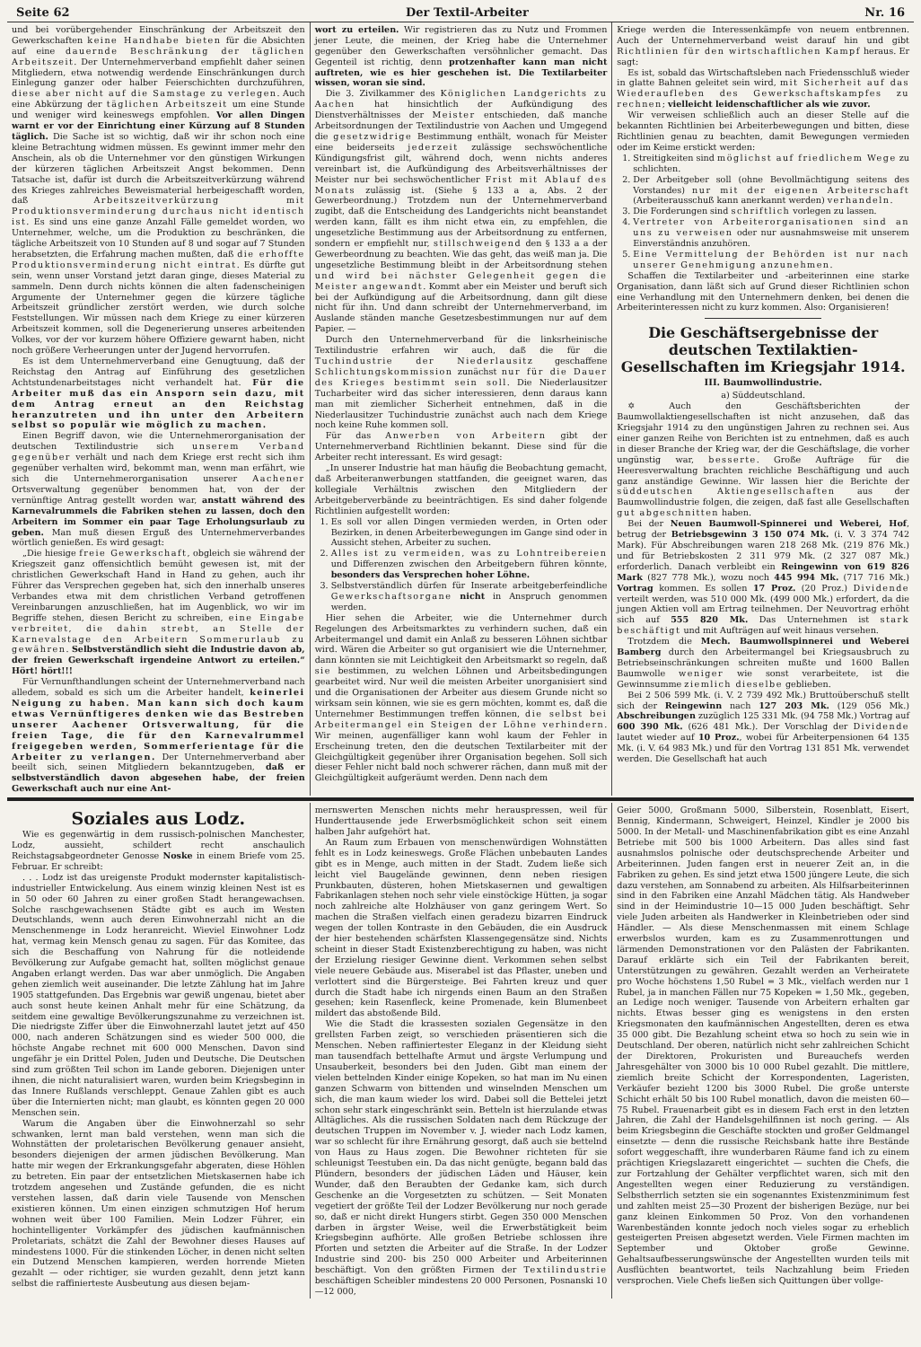Seite 62 Der Textil-Arbeiter Nr. 16
und bei vorübergehender Einschränkung der Arbeitszeit den Gewerkschaften keine Handhabe bieten für die Absichten auf eine dauernde Beschränkung der täglichen Arbeitszeit. Der Unternehmerverband empfiehlt daher seinen Mitgliedern, etwa notwendig werdende Einschränkungen durch Einlegung ganzer oder halber Feierschichten durchzuführen, diese aber nicht auf die Samstage zu verlegen. Auch eine Abkürzung der täglichen Arbeitszeit um eine Stunde und weniger wird keineswegs empfohlen. Vor allen Dingen warnt er vor der Einrichtung einer Kürzung auf 8 Stunden täglich. Die Sache ist so wichtig, daß wir ihr schon noch eine kleine Betrachtung widmen müssen. Es gewinnt immer mehr den Anschein, als ob die Unternehmer vor den günstigen Wirkungen der kürzeren täglichen Arbeitszeit Angst bekommen. Denn Tatsache ist, dafür ist durch die Arbeitszeitverkürzung während des Krieges zahlreiches Beweismaterial herbeigeschafft worden, daß Arbeitszeitverkürzung mit Produktionsverminderung durchaus nicht identisch ist. Es sind uns eine ganze Anzahl Fälle gemeldet worden, wo Unternehmer, welche, um die Produktion zu beschränken, die tägliche Arbeitszeit von 10 Stunden auf 8 und sogar auf 7 Stunden herabsetzten, die Erfahrung machen mußten, daß die erhoffte Produktionsverminderung nicht eintrat. Es dürfte gut sein, wenn unser Vorstand jetzt daran ginge, dieses Material zu sammeln. Denn durch nichts können die alten fadenscheinigen Argumente der Unternehmer gegen die kürzere tägliche Arbeitszeit gründlicher zerstört werden, wie durch solche Feststellungen. Wir müssen nach dem Kriege zu einer kürzeren Arbeitszeit kommen, soll die Degenerierung unseres arbeitenden Volkes, vor der vor kurzem höhere Offiziere gewarnt haben, nicht noch größere Verheerungen unter der Jugend hervorrufen.
Es ist dem Unternehmerverband eine Genugtuung, daß der Reichstag den Antrag auf Einführung des gesetzlichen Achtstundenarbeitstages nicht verhandelt hat. Für die Arbeiter muß das ein Ansporn sein dazu, mit dem Antrag erneut an den Reichstag heranzutreten und ihn unter den Arbeitern selbst so populär wie möglich zu machen.
Einen Begriff davon, wie die Unternehmerorganisation der deutschen Textilindustrie sich unserem Verband gegenüber verhält und nach dem Kriege erst recht sich ihm gegenüber verhalten wird, bekommt man, wenn man erfährt, wie sich die Unternehmerorganisation unserer Aachener Ortsverwaltung gegenüber benommen hat, von der der vernünftige Antrag gestellt worden war, anstatt während des Karnevalrummels die Fabriken stehen zu lassen, doch den Arbeitern im Sommer ein paar Tage Erholungsurlaub zu geben. Man muß diesen Erguß des Unternehmerverbandes wörtlich genießen. Es wird gesagt:
„Die hiesige freie Gewerkschaft, obgleich sie während der Kriegszeit ganz offensichtlich bemüht gewesen ist, mit der christlichen Gewerkschaft Hand in Hand zu gehen, auch ihr Führer das Versprechen gegeben hat, sich den innerhalb unseres Verbandes etwa mit dem christlichen Verband getroffenen Vereinbarungen anzuschließen, hat im Augenblick, wo wir im Begriffe stehen, diesen Bericht zu schreiben, eine Eingabe verbreitet, die dahin strebt, an Stelle der Karnevalstage den Arbeitern Sommerurlaub zu gewähren. Selbstverständlich sieht die Industrie davon ab, der freien Gewerkschaft irgendeine Antwort zu erteilen.“ Hört! hört!!!
Für Vernunfthandlungen scheint der Unternehmerverband nach alledem, sobald es sich um die Arbeiter handelt, keinerlei Neigung zu haben. Man kann sich doch kaum etwas Vernünftigeres denken wie das Bestreben unserer Aachener Ortsverwaltung, für die freien Tage, die für den Karnevalrummel freigegeben werden, Sommerferientage für die Arbeiter zu verlangen. Der Unternehmerverband aber beeilt sich, seinen Mitgliedern bekanntzugeben, daß er selbstverständlich davon abgesehen habe, der freien Gewerkschaft auch nur eine Ant-
wort zu erteilen. Wir registrieren das zu Nutz und Frommen jener Leute, die meinen, der Krieg habe die Unternehmer gegenüber den Gewerkschaften versöhnlicher gemacht. Das Gegenteil ist richtig, denn protzenhafter kann man nicht auftreten, wie es hier geschehen ist. Die Textilarbeiter wissen, woran sie sind.
Die 3. Zivilkammer des Königlichen Landgerichts zu Aachen hat hinsichtlich der Aufkündigung des Dienstverhältnisses der Meister entschieden, daß manche Arbeitsordnungen der Textilindustrie von Aachen und Umgegend die gesetzwidrige Bestimmung enthält, wonach für Meister eine beiderseits jederzeit zulässige sechswöchentliche Kündigungsfrist gilt, während doch, wenn nichts anderes vereinbart ist, die Aufkündigung des Arbeitsverhältnisses der Meister nur bei sechswöchentlicher Frist mit Ablauf des Monats zulässig ist. (Siehe § 133 a a, Abs. 2 der Gewerbeordnung.) Trotzdem nun der Unternehmerverband zugibt, daß die Entscheidung des Landgerichts nicht beanstandet werden kann, fällt es ihm nicht etwa ein, zu empfehlen, die ungesetzliche Bestimmung aus der Arbeitsordnung zu entfernen, sondern er empfiehlt nur, stillschweigend den § 133 a a der Gewerbeordnung zu beachten. Wie das geht, das weiß man ja. Die ungesetzliche Bestimmung bleibt in der Arbeitsordnung stehen und wird bei nächster Gelegenheit gegen die Meister angewandt. Kommt aber ein Meister und beruft sich bei der Aufkündigung auf die Arbeitsordnung, dann gilt diese nicht für ihn. Und dann schreibt der Unternehmerverband, im Auslande ständen manche Gesetzesbestimmungen nur auf dem Papier. —
Durch den Unternehmerverband für die linksrheinische Textilindustrie erfahren wir auch, daß die für die Tuchindustrie der Niederlausitz geschaffene Schlichtungskommission zunächst nur für die Dauer des Krieges bestimmt sein soll. Die Niederlausitzer Tucharbeiter wird das sicher interessieren, denn daraus kann man mit ziemlicher Sicherheit entnehmen, daß in die Niederlausitzer Tuchindustrie zunächst auch nach dem Kriege noch keine Ruhe kommen soll.
Für das Anwerben von Arbeitern gibt der Unternehmerverband Richtlinien bekannt. Diese sind für die Arbeiter recht interessant. Es wird gesagt:
„In unserer Industrie hat man häufig die Beobachtung gemacht, daß Arbeiteranwerbungen stattfanden, die geeignet waren, das kollegiale Verhältnis zwischen den Mitgliedern der Arbeitgeberverbände zu beeinträchtigen. Es sind daher folgende Richtlinien aufgestellt worden:
1. Es soll vor allen Dingen vermieden werden, in Orten oder Bezirken, in denen Arbeiterbewegungen im Gange sind oder in Aussicht stehen, Arbeiter zu suchen.
2. Alles ist zu vermeiden, was zu Lohntreibereien und Differenzen zwischen den Arbeitgebern führen könnte, besonders das Versprechen hoher Löhne.
3. Selbstverständlich dürfen für Inserate arbeitgeberfeindliche Gewerkschaftsorgane nicht in Anspruch genommen werden.
Hier sehen die Arbeiter, wie die Unternehmer durch Regelungen des Arbeitsmarktes zu verhindern suchen, daß ein Arbeitermangel und damit ein Anlaß zu besseren Löhnen sichtbar wird. Wären die Arbeiter so gut organisiert wie die Unternehmer, dann könnten sie mit Leichtigkeit den Arbeitsmarkt so regeln, daß sie bestimmen, zu welchen Löhnen und Arbeitsbedingungen gearbeitet wird. Nur weil die meisten Arbeiter unorganisiert sind und die Organisationen der Arbeiter aus diesem Grunde nicht so wirksam sein können, wie sie es gern möchten, kommt es, daß die Unternehmer Bestimmungen treffen können, die selbst bei Arbeitermangel ein Steigen der Löhne verhindern. Wir meinen, augenfälliger kann wohl kaum der Fehler in Erscheinung treten, den die deutschen Textilarbeiter mit der Gleichgültigkeit gegenüber ihrer Organisation begehen. Soll sich dieser Fehler nicht bald noch schwerer rächen, dann muß mit der Gleichgültigkeit aufgeräumt werden. Denn nach dem
Kriege werden die Interessenkämpfe von neuem entbrennen. Auch der Unternehmerverband weist darauf hin und gibt Richtlinien für den wirtschaftlichen Kampf heraus. Er sagt:
Es ist, sobald das Wirtschaftsleben nach Friedensschluß wieder in glatte Bahnen geleitet sein wird, mit Sicherheit auf das Wiederaufleben des Gewerkschaftskampfes zu rechnen; vielleicht leidenschaftlicher als wie zuvor.
Wir verweisen schließlich auch an dieser Stelle auf die bekannten Richtlinien bei Arbeiterbewegungen und bitten, diese Richtlinien genau zu beachten, damit Bewegungen vermieden oder im Keime erstickt werden:
1. Streitigkeiten sind möglichst auf friedlichem Wege zu schlichten.
2. Der Arbeitgeber soll (ohne Bevollmächtigung seitens des Vorstandes) nur mit der eigenen Arbeiterschaft (Arbeiterausschuß kann anerkannt werden) verhandeln.
3. Die Forderungen sind schriftlich vorlegen zu lassen.
4. Vertreter von Arbeiterorganisationen sind an uns zu verweisen oder nur ausnahmsweise mit unserem Einverständnis anzuhören.
5. Eine Vermittelung der Behörden ist nur nach unserer Genehmigung anzunehmen.
Schaffen die Textilarbeiter und -arbeiterinnen eine starke Organisation, dann läßt sich auf Grund dieser Richtlinien schon eine Verhandlung mit den Unternehmern denken, bei denen die Arbeiterinteressen nicht zu kurz kommen. Also: Organisieren!
Die Geschäftsergebnisse der deutschen Textilaktien-Gesellschaften im Kriegsjahr 1914.
III. Baumwollindustrie.
a) Süddeutschland.
✡ Auch den Geschäftsberichten der Baumwollaktiengesellschaften ist nicht anzusehen, daß das Kriegsjahr 1914 zu den ungünstigen Jahren zu rechnen sei. Aus einer ganzen Reihe von Berichten ist zu entnehmen, daß es auch in dieser Branche der Krieg war, der die Geschäftslage, die vorher ungünstig war, besserte. Große Aufträge für die Heeresverwaltung brachten reichliche Beschäftigung und auch ganz anständige Gewinne. Wir lassen hier die Berichte der süddeutschen Aktiengesellschaften aus der Baumwollindustrie folgen, die zeigen, daß fast alle Gesellschaften gut abgeschnitten haben.
Bei der Neuen Baumwoll-Spinnerei und Weberei, Hof, betrug der Betriebsgewinn 3 150 074 Mk. (i. V. 3 374 742 Mark). Für Abschreibungen waren 218 268 Mk. (219 876 Mk.) und für Betriebskosten 2 311 979 Mk. (2 327 087 Mk.) erforderlich. Danach verbleibt ein Reingewinn von 619 826 Mark (827 778 Mk.), wozu noch 445 994 Mk. (717 716 Mk.) Vortrag kommen. Es sollen 17 Proz. (20 Proz.) Dividende verteilt werden, was 510 000 Mk. (499 000 Mk.) erfordert, da die jungen Aktien voll am Ertrag teilnehmen. Der Neuvortrag erhöht sich auf 555 820 Mk. Das Unternehmen ist stark beschäftigt und mit Aufträgen auf weit hinaus versehen.
Trotzdem die Mech. Baumwollspinnerei und Weberei Bamberg durch den Arbeitermangel bei Kriegsausbruch zu Betriebseinschränkungen schreiten mußte und 1600 Ballen Baumwolle weniger wie sonst verarbeitete, ist die Gewinnsumme ziemlich dieselbe geblieben.
Bei 2 506 599 Mk. (i. V. 2 739 492 Mk.) Bruttoüberschuß stellt sich der Reingewinn nach 127 203 Mk. (129 056 Mk.) Abschreibungen zuzüglich 125 331 Mk. (94 758 Mk.) Vortrag auf 600 390 Mk. (626 481 Mk.). Der Vorschlag der Dividende lautet wieder auf 10 Proz., wobei für Arbeiterpensionen 64 135 Mk. (i. V. 64 983 Mk.) und für den Vortrag 131 851 Mk. verwendet werden. Die Gesellschaft hat auch
Soziales aus Lodz.
Wie es gegenwärtig in dem russisch-polnischen Manchester, Lodz, aussieht, schildert recht anschaulich Reichstagsabgeordneter Genosse Noske in einem Briefe vom 25. Februar. Er schreibt:
. . . Lodz ist das ureigenste Produkt modernster kapitalistisch-industrieller Entwickelung. Aus einem winzig kleinen Nest ist es in 50 oder 60 Jahren zu einer großen Stadt herangewachsen. Solche raschgewachsenen Städte gibt es auch im Westen Deutschlands, wenn auch deren Einwohnerzahl nicht an die Menschenmenge in Lodz heranreicht. Wieviel Einwohner Lodz hat, vermag kein Mensch genau zu sagen. Für das Komitee, das sich die Beschaffung von Nahrung für die notleidende Bevölkerung zur Aufgabe gemacht hat, sollten möglichst genaue Angaben erlangt werden. Das war aber unmöglich. Die Angaben gehen ziemlich weit auseinander. Die letzte Zählung hat im Jahre 1905 stattgefunden. Das Ergebnis war gewiß ungenau, bietet aber auch sonst heute keinen Anhalt mehr für eine Schätzung, da seitdem eine gewaltige Bevölkerungszunahme zu verzeichnen ist. Die niedrigste Ziffer über die Einwohnerzahl lautet jetzt auf 450 000, nach anderen Schätzungen sind es wieder 500 000, die höchste Angabe rechnet mit 600 000 Menschen. Davon sind ungefähr je ein Drittel Polen, Juden und Deutsche. Die Deutschen sind zum größten Teil schon im Lande geboren. Diejenigen unter ihnen, die nicht naturalisiert waren, wurden beim Kriegsbeginn in das Innere Rußlands verschleppt. Genaue Zahlen gibt es auch über die Internierten nicht; man glaubt, es könnten gegen 20 000 Menschen sein.
Warum die Angaben über die Einwohnerzahl so sehr schwanken, lernt man bald verstehen, wenn man sich die Wohnstätten der proletarischen Bevölkerung genauer ansieht, besonders diejenigen der armen jüdischen Bevölkerung. Man hatte mir wegen der Erkrankungsgefahr abgeraten, diese Höhlen zu betreten. Ein paar der entsetzlichen Mietskasernen habe ich trotzdem angesehen und Zustände gefunden, die es nicht verstehen lassen, daß darin viele Tausende von Menschen existieren können. Um einen einzigen schmutzigen Hof herum wohnen weit über 100 Familien. Mein Lodzer Führer, ein hochintelligenter Vorkämpfer des jüdischen kaufmännischen Proletariats, schätzt die Zahl der Bewohner dieses Hauses auf mindestens 1000. Für die stinkenden Löcher, in denen nicht selten ein Dutzend Menschen kampieren, werden horrende Mieten gezahlt — oder richtiger, sie wurden gezahlt, denn jetzt kann selbst die raffinierteste Ausbeutung aus diesen bejam-
mernswerten Menschen nichts mehr herauspressen, weil für Hunderttausende jede Erwerbsmöglichkeit schon seit einem halben Jahr aufgehört hat.
An Raum zum Erbauen von menschenwürdigen Wohnstätten fehlt es in Lodz keineswegs. Große Flächen unbebauten Landes gibt es in Menge, auch mitten in der Stadt. Zudem ließe sich leicht viel Baugelände gewinnen, denn neben riesigen Prunkbauten, düsteren, hohen Mietskasernen und gewaltigen Fabrikanlagen stehen noch sehr viele einstöckige Hütten, ja sogar noch zahlreiche alte Holzhäuser von ganz geringem Wert. So machen die Straßen vielfach einen geradezu bizarren Eindruck wegen der tollen Kontraste in den Gebäuden, die ein Ausdruck der hier bestehenden schärfsten Klassengegensätze sind. Nichts scheint in dieser Stadt Existenzberechtigung zu haben, was nicht der Erzielung riesiger Gewinne dient. Verkommen sehen selbst viele neuere Gebäude aus. Miserabel ist das Pflaster, uneben und verlottert sind die Bürgersteige. Bei Fahrten kreuz und quer durch die Stadt habe ich nirgends einen Baum an den Straßen gesehen; kein Rasenfleck, keine Promenade, kein Blumenbeet mildert das abstoßende Bild.
Wie die Stadt die krassesten sozialen Gegensätze in den grellsten Farben zeigt, so verschieden präsentieren sich die Menschen. Neben raffiniertester Eleganz in der Kleidung sieht man tausendfach bettelhafte Armut und ärgste Verlumpung und Unsauberkeit, besonders bei den Juden. Gibt man einem der vielen bettelnden Kinder einige Kopeken, so hat man im Nu einen ganzen Schwarm von bittenden und winselnden Menschen um sich, die man kaum wieder los wird. Dabei soll die Bettelei jetzt schon sehr stark eingeschränkt sein. Betteln ist hierzulande etwas Alltägliches. Als die russischen Soldaten nach dem Rückzuge der deutschen Truppen im November v. J. wieder nach Lodz kamen, war so schlecht für ihre Ernährung gesorgt, daß auch sie bettelnd von Haus zu Haus zogen. Die Bewohner richteten für sie schleunigst Teestuben ein. Da das nicht genügte, begann bald das Plündern, besonders der jüdischen Läden und Häuser, kein Wunder, daß den Beraubten der Gedanke kam, sich durch Geschenke an die Vorgesetzten zu schützen. — Seit Monaten vegetiert der größte Teil der Lodzer Bevölkerung nur noch gerade so, daß er nicht direkt Hungers stirbt. Gegen 350 000 Menschen darben in ärgster Weise, weil die Erwerbstätigkeit beim Kriegsbeginn aufhörte. Alle großen Betriebe schlossen ihre Pforten und setzten die Arbeiter auf die Straße. In der Lodzer Industrie sind 200- bis 250 000 Arbeiter und Arbeiterinnen beschäftigt. Von den größten Firmen der Textilindustrie beschäftigen Scheibler mindestens 20 000 Personen, Posnanski 10—12 000,
Geier 5000, Großmann 5000, Silberstein, Rosenblatt, Eisert, Bennig, Kindermann, Schweigert, Heinzel, Kindler je 2000 bis 5000. In der Metall- und Maschinenfabrikation gibt es eine Anzahl Betriebe mit 500 bis 1000 Arbeitern. Das alles sind fast ausnahmslos polnische oder deutschsprechende Arbeiter und Arbeiterinnen. Juden fangen erst in neuerer Zeit an, in die Fabriken zu gehen. Es sind jetzt etwa 1500 jüngere Leute, die sich dazu verstehen, am Sonnabend zu arbeiten. Als Hilfsarbeiterinnen sind in den Fabriken eine Anzahl Mädchen tätig. Als Handweber sind in der Heimindustrie 10—15 000 Juden beschäftigt. Sehr viele Juden arbeiten als Handwerker in Kleinbetrieben oder sind Händler. — Als diese Menschenmassen mit einem Schlage erwerbslos wurden, kam es zu Zusammenrottungen und lärmenden Demonstrationen vor den Palästen der Fabrikanten. Darauf erklärte sich ein Teil der Fabrikanten bereit, Unterstützungen zu gewähren. Gezahlt werden an Verheiratete pro Woche höchstens 1,50 Rubel = 3 Mk., vielfach werden nur 1 Rubel, ja in manchen Fällen nur 75 Kopeken = 1,50 Mk., gegeben, an Ledige noch weniger. Tausende von Arbeitern erhalten gar nichts. Etwas besser ging es wenigstens in den ersten Kriegsmonaten den kaufmännischen Angestellten, deren es etwa 35 000 gibt. Die Bezahlung scheint etwa so hoch zu sein wie in Deutschland. Der oberen, natürlich nicht sehr zahlreichen Schicht der Direktoren, Prokuristen und Bureauchefs werden Jahresgehälter von 3000 bis 10 000 Rubel gezahlt. Die mittlere, ziemlich breite Schicht der Korrespondenten, Lageristen, Verkäufer bezieht 1200 bis 3000 Rubel. Die große unterste Schicht erhält 50 bis 100 Rubel monatlich, davon die meisten 60—75 Rubel. Frauenarbeit gibt es in diesem Fach erst in den letzten Jahren, die Zahl der Handelsgehilfinnen ist noch gering. — Als beim Kriegsbeginn die Geschäfte stockten und großer Geldmangel einsetzte — denn die russische Reichsbank hatte ihre Bestände sofort weggeschafft, ihre wunderbaren Räume fand ich zu einem prächtigen Kriegslazarett eingerichtet — suchten die Chefs, die zur Fortzahlung der Gehälter verpflichtet waren, sich mit den Angestellten wegen einer Reduzierung zu verständigen. Selbstherrlich setzten sie ein sogenanntes Existenzminimum fest und zahlten meist 25—30 Prozent der bisherigen Bezüge, nur bei ganz kleinen Einkommen 50 Proz. Von den vorhandenen Warenbeständen konnte jedoch noch vieles sogar zu erheblich gesteigerten Preisen abgesetzt werden. Viele Firmen machten im September und Oktober große Gewinne. Gehaltsaufbesserungswünsche der Angestellten wurden teils mit Ausflüchten beantwortet, teils Nachzahlung beim Frieden versprochen. Viele Chefs ließen sich Quittungen über vollge-